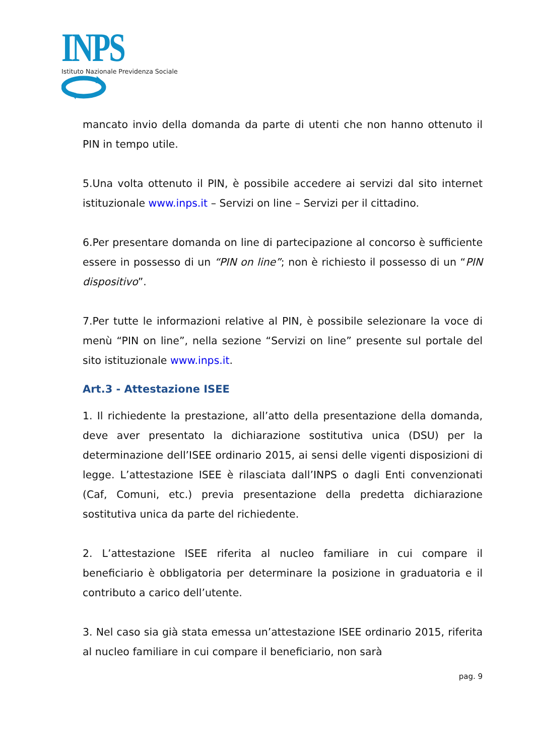INPS
Istituto Nazionale Previdenza Sociale
mancato invio della domanda da parte di utenti che non hanno ottenuto il PIN in tempo utile.
5.Una volta ottenuto il PIN, è possibile accedere ai servizi dal sito internet istituzionale www.inps.it – Servizi on line – Servizi per il cittadino.
6.Per presentare domanda on line di partecipazione al concorso è sufficiente essere in possesso di un “PIN on line”; non è richiesto il possesso di un “PIN dispositivo”.
7.Per tutte le informazioni relative al PIN, è possibile selezionare la voce di menù “PIN on line”, nella sezione “Servizi on line” presente sul portale del sito istituzionale www.inps.it.
Art.3 - Attestazione ISEE
1. Il richiedente la prestazione, all’atto della presentazione della domanda, deve aver presentato la dichiarazione sostitutiva unica (DSU) per la determinazione dell’ISEE ordinario 2015, ai sensi delle vigenti disposizioni di legge. L’attestazione ISEE è rilasciata dall’INPS o dagli Enti convenzionati (Caf, Comuni, etc.) previa presentazione della predetta dichiarazione sostitutiva unica da parte del richiedente.
2. L’attestazione ISEE riferita al nucleo familiare in cui compare il beneficiario è obbligatoria per determinare la posizione in graduatoria e il contributo a carico dell’utente.
3. Nel caso sia già stata emessa un’attestazione ISEE ordinario 2015, riferita al nucleo familiare in cui compare il beneficiario, non sarà
pag. 9